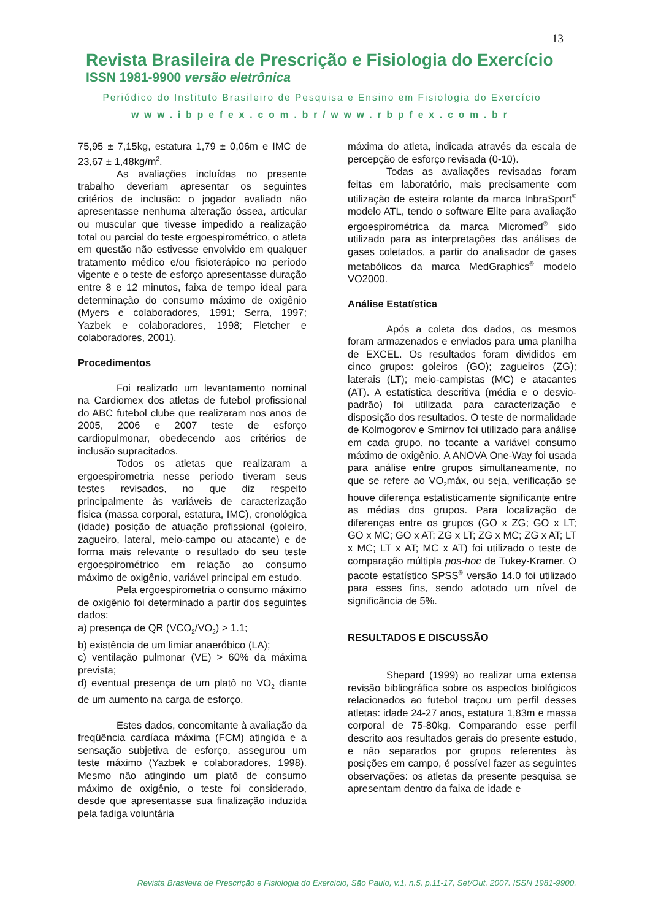13
Revista Brasileira de Prescrição e Fisiologia do Exercício
ISSN 1981-9900 versão eletrônica
Periódico do Instituto Brasileiro de Pesquisa e Ensino em Fisiologia do Exercício
www.ibpefex.com.br/www.rbpfex.com.br
75,95 ± 7,15kg, estatura 1,79 ± 0,06m e IMC de 23,67 ± 1,48kg/m<sup>2</sup>.
As avaliações incluídas no presente trabalho deveriam apresentar os seguintes critérios de inclusão: o jogador avaliado não apresentasse nenhuma alteração óssea, articular ou muscular que tivesse impedido a realização total ou parcial do teste ergoespirométrico, o atleta em questão não estivesse envolvido em qualquer tratamento médico e/ou fisioterápico no período vigente e o teste de esforço apresentasse duração entre 8 e 12 minutos, faixa de tempo ideal para determinação do consumo máximo de oxigênio (Myers e colaboradores, 1991; Serra, 1997; Yazbek e colaboradores, 1998; Fletcher e colaboradores, 2001).
Procedimentos
Foi realizado um levantamento nominal na Cardiomex dos atletas de futebol profissional do ABC futebol clube que realizaram nos anos de 2005, 2006 e 2007 teste de esforço cardiopulmonar, obedecendo aos critérios de inclusão supracitados.
Todos os atletas que realizaram a ergoespirometria nesse período tiveram seus testes revisados, no que diz respeito principalmente às variáveis de caracterização física (massa corporal, estatura, IMC), cronológica (idade) posição de atuação profissional (goleiro, zagueiro, lateral, meio-campo ou atacante) e de forma mais relevante o resultado do seu teste ergoespirométrico em relação ao consumo máximo de oxigênio, variável principal em estudo.
Pela ergoespirometria o consumo máximo de oxigênio foi determinado a partir dos seguintes dados:
a) presença de QR (VCO<sub>2</sub>/VO<sub>2</sub>) > 1.1;
b) existência de um limiar anaeróbico (LA);
c) ventilação pulmonar (VE) > 60% da máxima prevista;
d) eventual presença de um platô no VO<sub>2</sub> diante de um aumento na carga de esforço.
Estes dados, concomitante à avaliação da freqüência cardíaca máxima (FCM) atingida e a sensação subjetiva de esforço, assegurou um teste máximo (Yazbek e colaboradores, 1998). Mesmo não atingindo um platô de consumo máximo de oxigênio, o teste foi considerado, desde que apresentasse sua finalização induzida pela fadiga voluntária
máxima do atleta, indicada através da escala de percepção de esforço revisada (0-10).
Todas as avaliações revisadas foram feitas em laboratório, mais precisamente com utilização de esteira rolante da marca InbraSport<sup>®</sup> modelo ATL, tendo o software Elite para avaliação ergoespirométrica da marca Micromed<sup>®</sup> sido utilizado para as interpretações das análises de gases coletados, a partir do analisador de gases metabólicos da marca MedGraphics<sup>®</sup> modelo VO2000.
Análise Estatística
Após a coleta dos dados, os mesmos foram armazenados e enviados para uma planilha de EXCEL. Os resultados foram divididos em cinco grupos: goleiros (GO); zagueiros (ZG); laterais (LT); meio-campistas (MC) e atacantes (AT). A estatística descritiva (média e o desvio-padrão) foi utilizada para caracterização e disposição dos resultados. O teste de normalidade de Kolmogorov e Smirnov foi utilizado para análise em cada grupo, no tocante a variável consumo máximo de oxigênio. A ANOVA One-Way foi usada para análise entre grupos simultaneamente, no que se refere ao VO<sub>2</sub>máx, ou seja, verificação se houve diferença estatisticamente significante entre as médias dos grupos. Para localização de diferenças entre os grupos (GO x ZG; GO x LT; GO x MC; GO x AT; ZG x LT; ZG x MC; ZG x AT; LT x MC; LT x AT; MC x AT) foi utilizado o teste de comparação múltipla pos-hoc de Tukey-Kramer. O pacote estatístico SPSS<sup>®</sup> versão 14.0 foi utilizado para esses fins, sendo adotado um nível de significância de 5%.
RESULTADOS E DISCUSSÃO
Shepard (1999) ao realizar uma extensa revisão bibliográfica sobre os aspectos biológicos relacionados ao futebol traçou um perfil desses atletas: idade 24-27 anos, estatura 1,83m e massa corporal de 75-80kg. Comparando esse perfil descrito aos resultados gerais do presente estudo, e não separados por grupos referentes às posições em campo, é possível fazer as seguintes observações: os atletas da presente pesquisa se apresentam dentro da faixa de idade e
Revista Brasileira de Prescrição e Fisiologia do Exercício, São Paulo, v.1, n.5, p.11-17, Set/Out. 2007. ISSN 1981-9900.